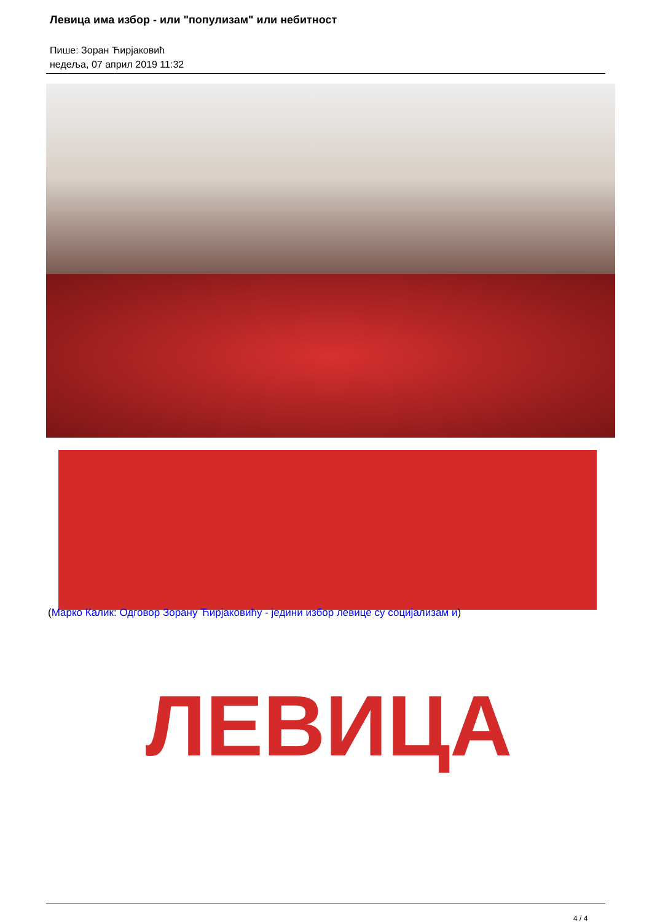Левица има избор - или "популизам" или небитност
Пише: Зоран Ћирјаковић
недеља, 07 април 2019 11:32
ЛЕВИЦА
(Марко Калик: Одговор Зорану Ћирјаковићу - једини избор левице су социјализам и)
4 / 4